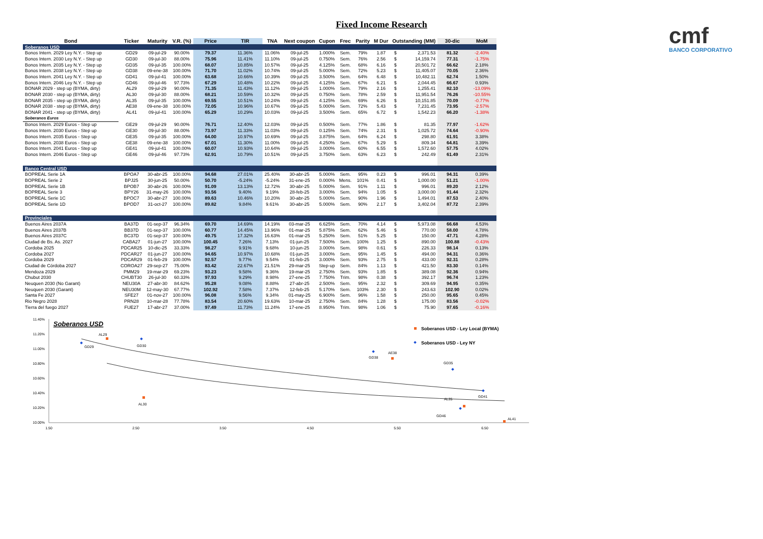Fixed Income Research
cmf
BANCO CORPORATIVO
| Bond | Ticker | Maturity | V.R. (%) | Price | TIR | TNA | Next coupon | Cupon | Frec | Parity | M Dur | Outstanding (MM) | | 30-dic | MoM |
| --- | --- | --- | --- | --- | --- | --- | --- | --- | --- | --- | --- | --- | --- | --- | --- |
| Soberanos USD | | | | | | | | | | | | | | | |
| Bonos Intern. 2029 Ley N.Y. - Step up | GD29 | 09-jul-29 | 90.00% | 79.37 | 11.36% | 11.06% | 09-jul-25 | 1.000% | Sem. | 79% | 1.87 | $ | 2,371.53 | 81.32 | -2.40% |
| Bonos Intern. 2030 Ley N.Y. - Step up | GD30 | 09-jul-30 | 88.00% | 75.96 | 11.41% | 11.10% | 09-jul-25 | 0.750% | Sem. | 76% | 2.56 | $ | 14,159.74 | 77.31 | -1.75% |
| Bonos Intern. 2035 Ley N.Y. - Step up | GD35 | 09-jul-35 | 100.00% | 68.07 | 10.85% | 10.57% | 09-jul-25 | 4.125% | Sem. | 68% | 6.16 | $ | 20,501.72 | 66.62 | 2.18% |
| Bonos Intern. 2038 Ley N.Y. - Step up | GD38 | 09-ene-38 | 100.00% | 71.70 | 11.02% | 10.74% | 09-jul-25 | 5.000% | Sem. | 72% | 5.23 | $ | 11,405.07 | 70.05 | 2.36% |
| Bonos Intern. 2041 Ley N.Y. - Step up | GD41 | 09-jul-41 | 100.00% | 63.68 | 10.66% | 10.39% | 09-jul-25 | 3.500% | Sem. | 64% | 6.48 | $ | 10,482.11 | 62.74 | 1.50% |
| Bonos Intern. 2046 Ley N.Y. - Step up | GD46 | 09-jul-46 | 97.73% | 67.29 | 10.48% | 10.22% | 09-jul-25 | 4.125% | Sem. | 67% | 6.21 | $ | 2,044.45 | 66.67 | 0.93% |
| BONAR 2029 - step up (BYMA, dirty) | AL29 | 09-jul-29 | 90.00% | 71.35 | 11.43% | 11.12% | 09-jul-25 | 1.000% | Sem. | 79% | 2.16 | $ | 1,255.41 | 82.10 | -13.09% |
| BONAR 2030 - step up (BYMA, dirty) | AL30 | 09-jul-30 | 88.00% | 68.21 | 10.59% | 10.32% | 09-jul-25 | 0.750% | Sem. | 78% | 2.59 | $ | 11,951.54 | 76.26 | -10.55% |
| BONAR 2035 - step up (BYMA, dirty) | AL35 | 09-jul-35 | 100.00% | 69.55 | 10.51% | 10.24% | 09-jul-25 | 4.125% | Sem. | 69% | 6.26 | $ | 10,151.85 | 70.09 | -0.77% |
| BONAR 2038 - step up (BYMA, dirty) | AE38 | 09-ene-38 | 100.00% | 72.05 | 10.96% | 10.67% | 09-jul-25 | 5.000% | Sem. | 72% | 5.43 | $ | 7,231.45 | 73.95 | -2.57% |
| BONAR 2041 - step up (BYMA, dirty) | AL41 | 09-jul-41 | 100.00% | 65.29 | 10.29% | 10.03% | 09-jul-25 | 3.500% | Sem. | 65% | 6.72 | $ | 1,542.23 | 66.20 | -1.38% |
| Soberanos Euros | | | | | | | | | | | | | | | |
| Bonos Intern. 2029 Euros - Step up | GE29 | 09-jul-29 | 90.00% | 76.71 | 12.40% | 12.03% | 09-jul-25 | 0.500% | Sem. | 77% | 1.86 | $ | 81.35 | 77.97 | -1.62% |
| Bonos Intern. 2030 Euros - Step up | GE30 | 09-jul-30 | 88.00% | 73.97 | 11.33% | 11.03% | 09-jul-25 | 0.125% | Sem. | 74% | 2.31 | $ | 1,025.72 | 74.64 | -0.90% |
| Bonos Intern. 2035 Euros - Step up | GE35 | 09-jul-35 | 100.00% | 64.00 | 10.97% | 10.69% | 09-jul-25 | 3.875% | Sem. | 64% | 6.24 | $ | 298.80 | 61.91 | 3.38% |
| Bonos Intern. 2038 Euros - Step up | GE38 | 09-ene-38 | 100.00% | 67.01 | 11.30% | 11.00% | 09-jul-25 | 4.250% | Sem. | 67% | 5.29 | $ | 809.34 | 64.81 | 3.39% |
| Bonos Intern. 2041 Euros - Step up | GE41 | 09-jul-41 | 100.00% | 60.07 | 10.93% | 10.64% | 09-jul-25 | 3.000% | Sem. | 60% | 6.55 | $ | 1,572.60 | 57.75 | 4.02% |
| Bonos Intern. 2046 Euros - Step up | GE46 | 09-jul-46 | 97.73% | 62.91 | 10.79% | 10.51% | 09-jul-25 | 3.750% | Sem. | 63% | 6.23 | $ | 242.49 | 61.49 | 2.31% |
| Banco Central USD | | | | | | | | | | | | | | | |
| BOPREAL Serie 1A | BPOA7 | 30-abr-25 | 100.00% | 94.68 | 27.01% | 25.40% | 30-abr-25 | 5.000% | Sem. | 95% | 0.23 | $ | 996.01 | 94.31 | 0.39% |
| BOPREAL Serie 2 | BPJ25 | 30-jun-25 | 50.00% | 50.70 | -5.24% | -5.24% | 31-ene-25 | 0.000% | Mens. | 101% | 0.41 | $ | 1,000.00 | 51.21 | -1.00% |
| BOPREAL Serie 1B | BPOB7 | 30-abr-26 | 100.00% | 91.09 | 13.13% | 12.72% | 30-abr-25 | 5.000% | Sem. | 91% | 1.11 | $ | 996.01 | 89.20 | 2.12% |
| BOPREAL Serie 3 | BPY26 | 31-may-26 | 100.00% | 93.56 | 9.40% | 9.19% | 28-feb-25 | 3.000% | Sem. | 94% | 1.05 | $ | 3,000.00 | 91.44 | 2.32% |
| BOPREAL Serie 1C | BPOC7 | 30-abr-27 | 100.00% | 89.63 | 10.46% | 10.20% | 30-abr-25 | 5.000% | Sem. | 90% | 1.96 | $ | 1,494.01 | 87.53 | 2.40% |
| BOPREAL Serie 1D | BPOD7 | 31-oct-27 | 100.00% | 89.82 | 9.84% | 9.61% | 30-abr-25 | 5.000% | Sem. | 90% | 2.17 | $ | 3,402.04 | 87.72 | 2.39% |
| Provinciales | | | | | | | | | | | | | | | |
| Buenos Aires 2037A | BA37D | 01-sep-37 | 96.34% | 69.70 | 14.69% | 14.19% | 03-mar-25 | 6.625% | Sem. | 70% | 4.14 | $ | 5,973.08 | 66.68 | 4.53% |
| Buenos Aires 2037B | BB37D | 01-sep-37 | 100.00% | 60.77 | 14.45% | 13.96% | 01-mar-25 | 5.875% | Sem. | 62% | 5.46 | $ | 770.00 | 58.00 | 4.78% |
| Buenos Aires 2037C | BC37D | 01-sep-37 | 100.00% | 49.75 | 17.32% | 16.63% | 01-mar-25 | 5.250% | Sem. | 51% | 5.25 | $ | 150.00 | 47.71 | 4.28% |
| Ciudad de Bs. As. 2027 | CABA27 | 01-jun-27 | 100.00% | 100.45 | 7.26% | 7.13% | 01-jun-25 | 7.500% | Sem. | 100% | 1.25 | $ | 890.00 | 100.88 | -0.43% |
| Cordoba 2025 | PDCAR25 | 10-dic-25 | 33.33% | 98.27 | 9.91% | 9.68% | 10-jun-25 | 3.000% | Sem. | 98% | 0.61 | $ | 226.33 | 98.14 | 0.13% |
| Cordoba 2027 | PDCAR27 | 01-jun-27 | 100.00% | 94.65 | 10.97% | 10.68% | 01-jun-25 | 3.000% | Sem. | 95% | 1.45 | $ | 494.00 | 94.31 | 0.36% |
| Cordoba 2029 | PDCAR29 | 01-feb-29 | 100.00% | 92.57 | 9.77% | 9.54% | 01-feb-25 | 3.000% | Sem. | 93% | 2.75 | $ | 433.00 | 92.31 | 0.28% |
| Ciudad de Córdoba 2027 | COROA27 | 29-sep-27 | 75.00% | 83.42 | 22.67% | 21.51% | 29-mar-25 | Step-up | Sem. | 84% | 1.13 | $ | 421.50 | 83.30 | 0.14% |
| Mendoza 2029 | PMM29 | 19-mar-29 | 69.23% | 93.23 | 9.58% | 9.36% | 19-mar-25 | 2.750% | Sem. | 93% | 1.85 | $ | 389.08 | 92.36 | 0.94% |
| Chubut 2030 | CHUBT30 | 26-jul-30 | 60.33% | 97.93 | 9.29% | 8.98% | 27-ene-25 | 7.750% | Trim. | 98% | 0.38 | $ | 392.17 | 96.74 | 1.23% |
| Neuquen 2030 (No Garant) | NEU30A | 27-abr-30 | 84.62% | 95.28 | 9.08% | 8.88% | 27-abr-25 | 2.500% | Sem. | 95% | 2.32 | $ | 309.69 | 94.95 | 0.35% |
| Neuquen 2030 (Garant) | NEU30M | 12-may-30 | 67.77% | 102.92 | 7.58% | 7.37% | 12-feb-25 | 5.170% | Sem. | 103% | 2.30 | $ | 243.63 | 102.90 | 0.02% |
| Santa Fe 2027 | SFE27 | 01-nov-27 | 100.00% | 96.08 | 9.56% | 9.34% | 01-may-25 | 6.900% | Sem. | 96% | 1.58 | $ | 250.00 | 95.65 | 0.45% |
| Rio Negro 2028 | PRN28 | 10-mar-28 | 77.78% | 83.54 | 20.60% | 19.63% | 10-mar-25 | 2.750% | Sem. | 84% | 1.28 | $ | 175.00 | 83.56 | -0.02% |
| Tierra del fuego 2027 | FUE27 | 17-abr-27 | 37.00% | 97.49 | 11.73% | 11.24% | 17-ene-25 | 8.950% | Trim. | 98% | 1.06 | $ | 75.90 | 97.65 | -0.16% |
Soberanos USD
11.40%
11.20%
11.00%
10.80%
10.60%
10.40%
10.20%
10.00%
1.50
2.50
3.50
4.50
5.50
6.50
AL29
GD29
GD30
AL30
GD38
AE38
GD35
GD41
AL35
GD46
AL41
Soberanos USD - Ley Local (BYMA)
Soberanos USD - Ley NY